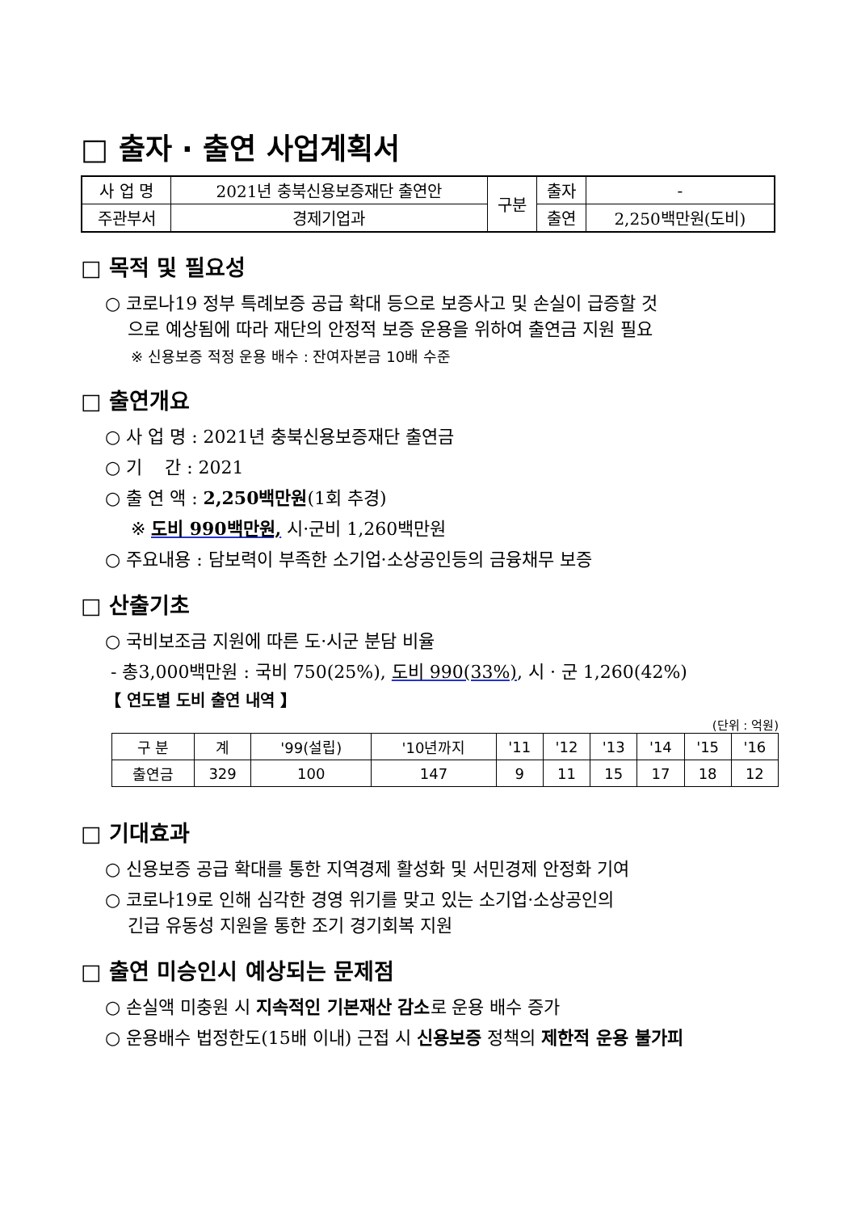□ 출자 · 출연 사업계획서
| 사 업 명 | 2021년 충북신용보증재단 출연안 | 구분 | 출자 | - |
| 주관부서 | 경제기업과 | | 출연 | 2,250백만원(도비) |
□ 목적 및 필요성
○ 코로나19 정부 특례보증 공급 확대 등으로 보증사고 및 손실이 급증할 것
으로 예상됨에 따라 재단의 안정적 보증 운용을 위하여 출연금 지원 필요
※ 신용보증 적정 운용 배수 : 잔여자본금 10배 수준
□ 출연개요
○ 사 업 명 : 2021년 충북신용보증재단 출연금
○ 기 간 : 2021
○ 출 연 액 : 2,250백만원(1회 추경)
※ 도비 990백만원, 시·군비 1,260백만원
○ 주요내용 : 담보력이 부족한 소기업·소상공인등의 금융채무 보증
□ 산출기초
○ 국비보조금 지원에 따른 도·시군 분담 비율
- 총3,000백만원 : 국비 750(25%), 도비 990(33%), 시 · 군 1,260(42%)
【 연도별 도비 출연 내역 】
(단위 : 억원)
| 구 분 | 계 | '99(설립) | '10년까지 | '11 | '12 | '13 | '14 | '15 | '16 |
| 출연금 | 329 | 100 | 147 | 9 | 11 | 15 | 17 | 18 | 12 |
□ 기대효과
○ 신용보증 공급 확대를 통한 지역경제 활성화 및 서민경제 안정화 기여
○ 코로나19로 인해 심각한 경영 위기를 맞고 있는 소기업·소상공인의
긴급 유동성 지원을 통한 조기 경기회복 지원
□ 출연 미승인시 예상되는 문제점
○ 손실액 미충원 시 지속적인 기본재산 감소로 운용 배수 증가
○ 운용배수 법정한도(15배 이내) 근접 시 신용보증 정책의 제한적 운용 불가피